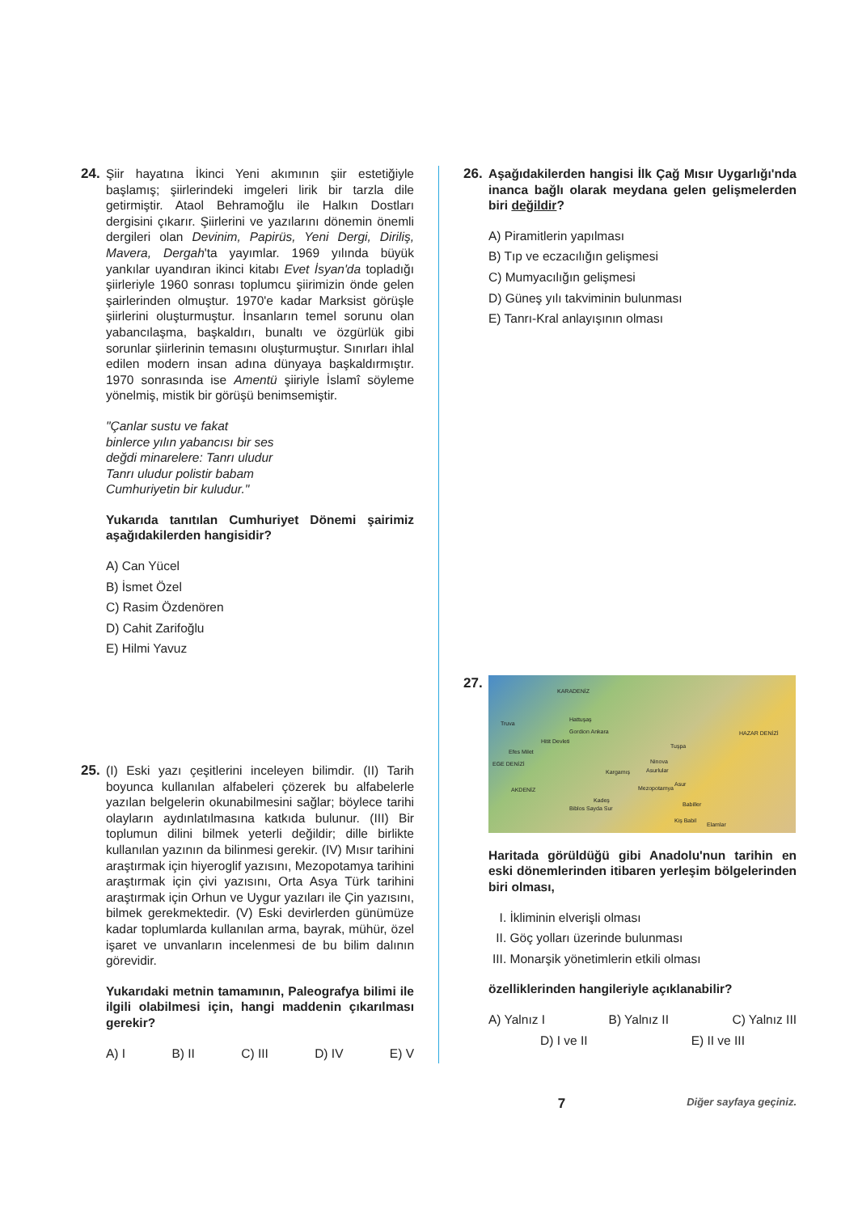24. Şiir hayatına İkinci Yeni akımının şiir estetiğiyle başlamış; şiirlerindeki imgeleri lirik bir tarzla dile getirmiştir. Ataol Behramoğlu ile Halkın Dostları dergisini çıkarır. Şiirlerini ve yazılarını dönemin önemli dergileri olan Devinim, Papirüs, Yeni Dergi, Diriliş, Mavera, Dergah'ta yayımlar. 1969 yılında büyük yankılar uyandıran ikinci kitabı Evet İsyan'da topladığı şiirleriyle 1960 sonrası toplumcu şiirimizin önde gelen şairlerinden olmuştur. 1970'e kadar Marksist görüşle şiirlerini oluşturmuştur. İnsanların temel sorunu olan yabancılaşma, başkaldırı, bunaltı ve özgürlük gibi sorunlar şiirlerinin temasını oluşturmuştur. Sınırları ihlal edilen modern insan adına dünyaya başkaldırmıştır. 1970 sonrasında ise Amentü şiiriyle İslamî söyleme yönelmiş, mistik bir görüşü benimsemiştir.
"Çanlar sustu ve fakat
binlerce yılın yabancısı bir ses
değdi minarelere: Tanrı uludur
Tanrı uludur polistir babam
Cumhuriyetin bir kuludur."
Yukarıda tanıtılan Cumhuriyet Dönemi şairimiz aşağıdakilerden hangisidir?
A) Can Yücel
B) İsmet Özel
C) Rasim Özdenören
D) Cahit Zarifoğlu
E) Hilmi Yavuz
25. (I) Eski yazı çeşitlerini inceleyen bilimdir. (II) Tarih boyunca kullanılan alfabeleri çözerek bu alfabelerle yazılan belgelerin okunabilmesini sağlar; böylece tarihi olayların aydınlatılmasına katkıda bulunur. (III) Bir toplumun dilini bilmek yeterli değildir; dille birlikte kullanılan yazının da bilinmesi gerekir. (IV) Mısır tarihini araştırmak için hiyeroglif yazısını, Mezopotamya tarihini araştırmak için çivi yazısını, Orta Asya Türk tarihini araştırmak için Orhun ve Uygur yazıları ile Çin yazısını, bilmek gerekmektedir. (V) Eski devirlerden günümüze kadar toplumlarda kullanılan arma, bayrak, mühür, özel işaret ve unvanların incelenmesi de bu bilim dalının görevidir.
Yukarıdaki metnin tamamının, Paleografya bilimi ile ilgili olabilmesi için, hangi maddenin çıkarılması gerekir?
A) I B) II C) III D) IV E) V
26. Aşağıdakilerden hangisi İlk Çağ Mısır Uygarlığı'nda inanca bağlı olarak meydana gelen gelişmelerden biri değildir?
A) Piramitlerin yapılması
B) Tıp ve eczacılığın gelişmesi
C) Mumyacılığın gelişmesi
D) Güneş yılı takviminin bulunması
E) Tanrı-Kral anlayışının olması
27.
KARADENİZ
Truva
Gordion Ankara
Hattuşaş
Hitit Devleti
Efes Milet
HAZAR DENİZİ
Tuşpa
Ninova
Asurlular Kargamış
AKDENİZ Mezopotamya
Asur
Kadeş
Babiller
Biblos Sayda Sur
Kiş Babil
Elamlar
EGE DENİZİ
Haritada görüldüğü gibi Anadolu'nun tarihin en eski dönemlerinden itibaren yerleşim bölgelerinden biri olması,
I. İkliminin elverişli olması
II. Göç yolları üzerinde bulunması
III. Monarşik yönetimlerin etkili olması
özelliklerinden hangileriyle açıklanabilir?
A) Yalnız I B) Yalnız II C) Yalnız III
D) I ve II E) II ve III
7 Diğer sayfaya geçiniz.